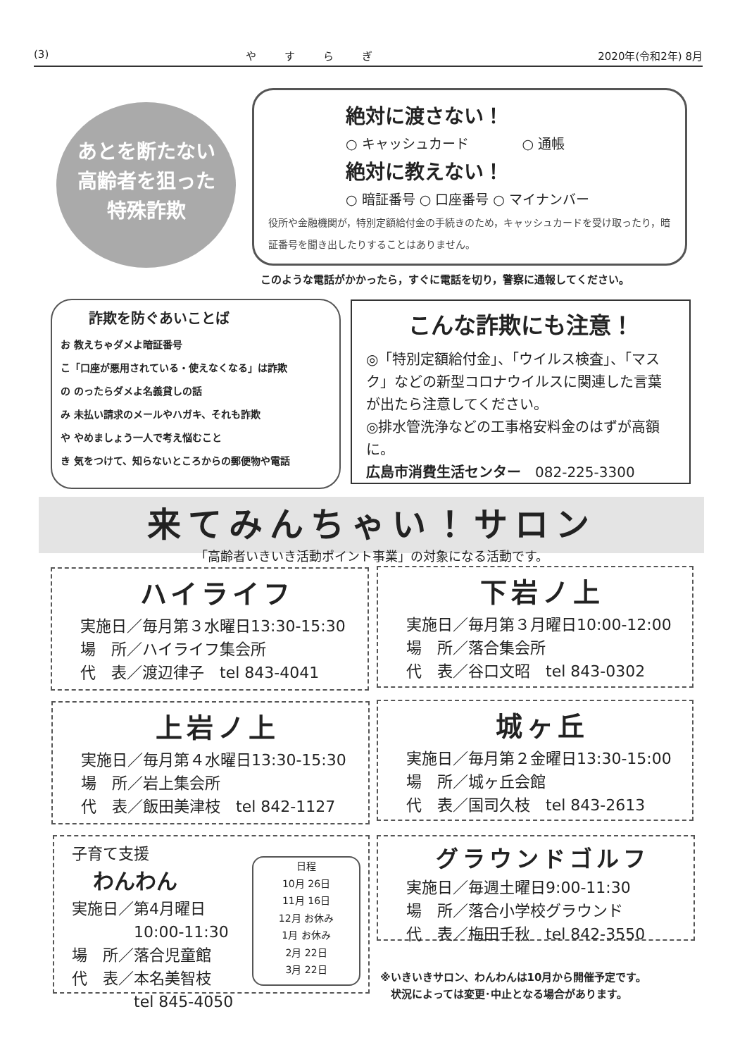(3) やすらぎ 2020年(令和2年) 8月
あとを断たない
高齢者を狙った
特殊詐欺
絶対に渡さない！
○ キャッシュカード　　　　○ 通帳
絶対に教えない！
○ 暗証番号 ○ 口座番号 ○ マイナンバー
役所や金融機関が，特別定額給付金の手続きのため，キャッシュカードを受け取ったり，暗証番号を聞き出したりすることはありません。
このような電話がかかったら，すぐに電話を切り，警察に通報してください。
詐欺を防ぐあいことば
お 教えちゃダメよ暗証番号
こ「口座が悪用されている・使えなくなる」は詐欺
の のったらダメよ名義貸しの話
み 未払い請求のメールやハガキ、それも詐欺
や やめましょう一人で考え悩むこと
き 気をつけて、知らないところからの郵便物や電話
こんな詐欺にも注意！
◎「特別定額給付金」、「ウイルス検査」、「マスク」などの新型コロナウイルスに関連した言葉が出たら注意してください。
◎排水管洗浄などの工事格安料金のはずが高額に。
広島市消費生活センター　082-225-3300
来てみんちゃい！サロン
「高齢者いきいき活動ポイント事業」の対象になる活動です。
ハイライフ
実施日／毎月第３水曜日13:30-15:30
場　所／ハイライフ集会所
代　表／渡辺律子　tel 843-4041
下岩ノ上
実施日／毎月第３月曜日10:00-12:00
場　所／落合集会所
代　表／谷口文昭　tel 843-0302
上岩ノ上
実施日／毎月第４水曜日13:30-15:30
場　所／岩上集会所
代　表／飯田美津枝　tel 842-1127
城ヶ丘
実施日／毎月第２金曜日13:30-15:00
場　所／城ヶ丘会館
代　表／国司久枝　tel 843-2613
子育て支援
わんわん
実施日／第4月曜日
　　　　10:00-11:30
場　所／落合児童館
代　表／本名美智枝
　　　　tel 845-4050
日程
10月 26日
11月 16日
12月 お休み
1月 お休み
2月 22日
3月 22日
グラウンドゴルフ
実施日／毎週土曜日9:00-11:30
場　所／落合小学校グラウンド
代　表／梅田千秋　tel 842-3550
※いきいきサロン、わんわんは10月から開催予定です。
　状況によっては変更･中止となる場合があります。